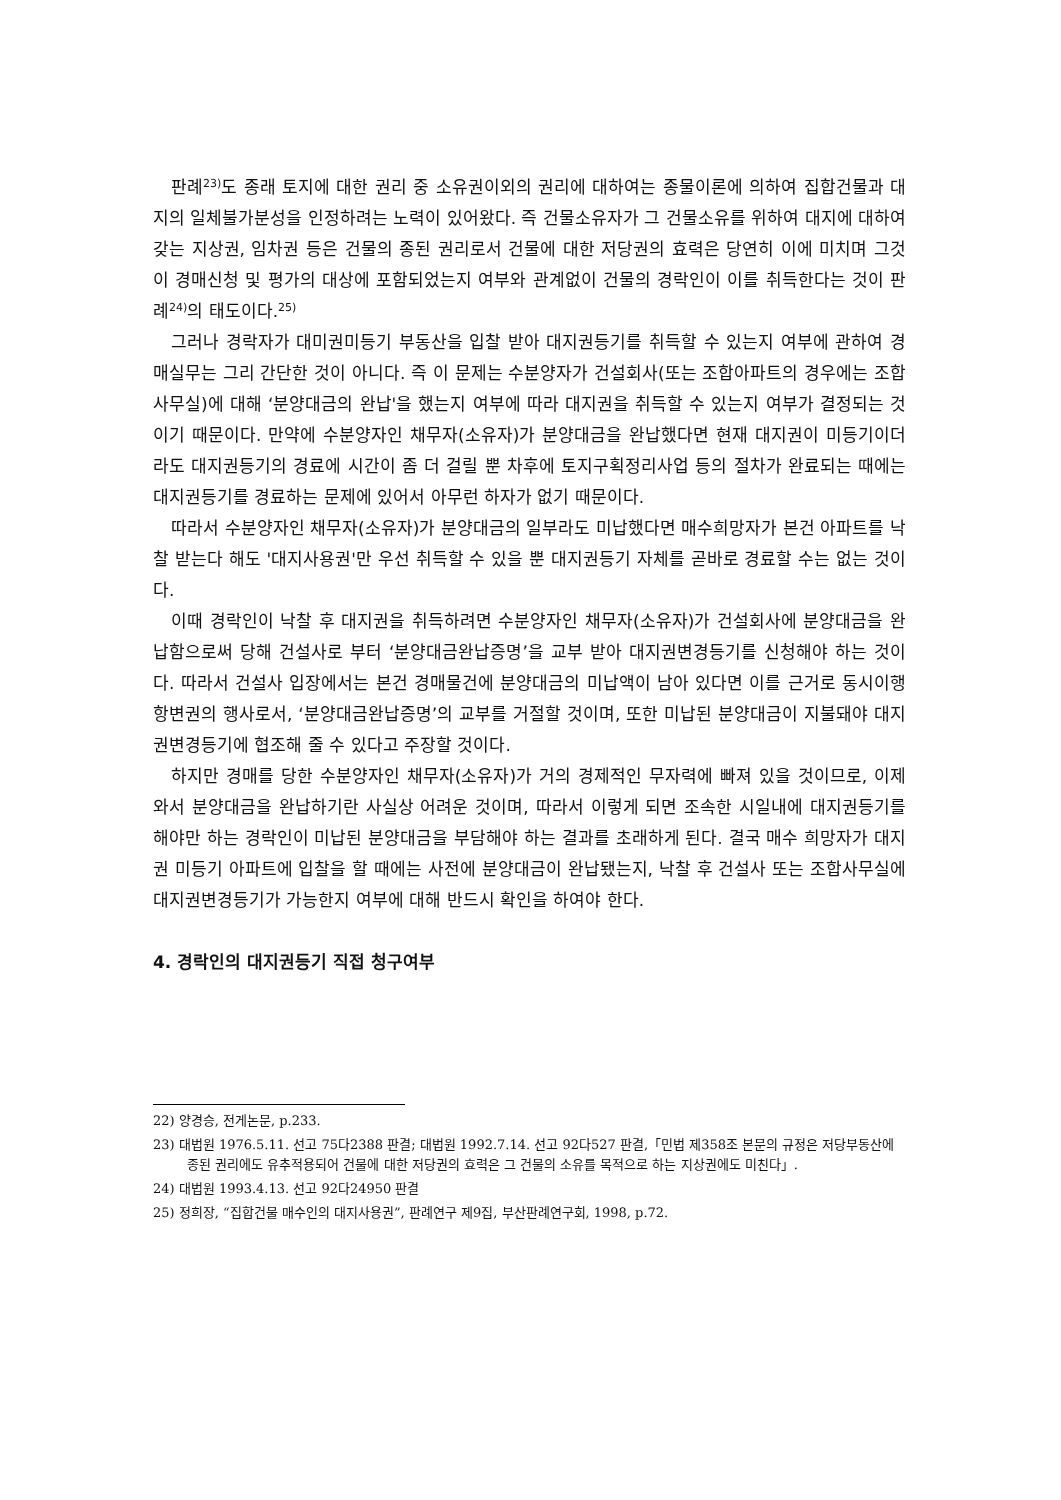판례<sup>23)</sup>도 종래 토지에 대한 권리 중 소유권이외의 권리에 대하여는 종물이론에 의하여 집합건물과 대지의 일체불가분성을 인정하려는 노력이 있어왔다. 즉 건물소유자가 그 건물소유를 위하여 대지에 대하여 갖는 지상권, 임차권 등은 건물의 종된 권리로서 건물에 대한 저당권의 효력은 당연히 이에 미치며 그것이 경매신청 및 평가의 대상에 포함되었는지 여부와 관계없이 건물의 경락인이 이를 취득한다는 것이 판례<sup>24)</sup>의 태도이다.<sup>25)</sup>
그러나 경락자가 대미권미등기 부동산을 입찰 받아 대지권등기를 취득할 수 있는지 여부에 관하여 경매실무는 그리 간단한 것이 아니다. 즉 이 문제는 수분양자가 건설회사(또는 조합아파트의 경우에는 조합사무실)에 대해 ‘분양대금의 완납'을 했는지 여부에 따라 대지권을 취득할 수 있는지 여부가 결정되는 것이기 때문이다. 만약에 수분양자인 채무자(소유자)가 분양대금을 완납했다면 현재 대지권이 미등기이더라도 대지권등기의 경료에 시간이 좀 더 걸릴 뿐 차후에 토지구획정리사업 등의 절차가 완료되는 때에는 대지권등기를 경료하는 문제에 있어서 아무런 하자가 없기 때문이다.
따라서 수분양자인 채무자(소유자)가 분양대금의 일부라도 미납했다면 매수희망자가 본건 아파트를 낙찰 받는다 해도 '대지사용권'만 우선 취득할 수 있을 뿐 대지권등기 자체를 곧바로 경료할 수는 없는 것이다.
이때 경락인이 낙찰 후 대지권을 취득하려면 수분양자인 채무자(소유자)가 건설회사에 분양대금을 완납함으로써 당해 건설사로 부터 ‘분양대금완납증명’을 교부 받아 대지권변경등기를 신청해야 하는 것이다. 따라서 건설사 입장에서는 본건 경매물건에 분양대금의 미납액이 남아 있다면 이를 근거로 동시이행 항변권의 행사로서, ‘분양대금완납증명’의 교부를 거절할 것이며, 또한 미납된 분양대금이 지불돼야 대지권변경등기에 협조해 줄 수 있다고 주장할 것이다.
하지만 경매를 당한 수분양자인 채무자(소유자)가 거의 경제적인 무자력에 빠져 있을 것이므로, 이제 와서 분양대금을 완납하기란 사실상 어려운 것이며, 따라서 이렇게 되면 조속한 시일내에 대지권등기를 해야만 하는 경락인이 미납된 분양대금을 부담해야 하는 결과를 초래하게 된다. 결국 매수 희망자가 대지권 미등기 아파트에 입찰을 할 때에는 사전에 분양대금이 완납됐는지, 낙찰 후 건설사 또는 조합사무실에 대지권변경등기가 가능한지 여부에 대해 반드시 확인을 하여야 한다.
4. 경락인의 대지권등기 직접 청구여부
22) 양경승, 전게논문, p.233.
23) 대법원 1976.5.11. 선고 75다2388 판결; 대법원 1992.7.14. 선고 92다527 판결,「민법 제358조 본문의 규정은 저당부동산에 종된 권리에도 유추적용되어 건물에 대한 저당권의 효력은 그 건물의 소유를 목적으로 하는 지상권에도 미친다」.
24) 대법원 1993.4.13. 선고 92다24950 판결
25) 정희장, “집합건물 매수인의 대지사용권”, 판례연구 제9집, 부산판례연구회, 1998, p.72.